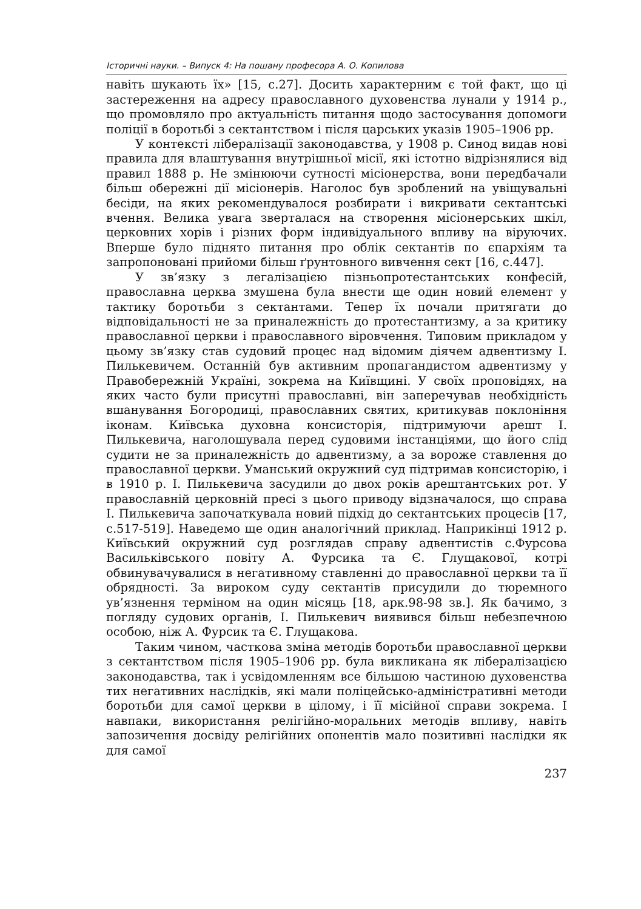Історичні науки. – Випуск 4: На пошану професора А. О. Копилова
навіть шукають їх» [15, с.27]. Досить характерним є той факт, що ці застереження на адресу православного духовенства лунали у 1914 р., що промовляло про актуальність питання щодо застосування допомоги поліції в боротьбі з сектантством і після царських указів 1905–1906 рр.
У контексті лібералізації законодавства, у 1908 р. Синод видав нові правила для влаштування внутрішньої місії, які істотно відрізнялися від правил 1888 р. Не змінюючи сутності місіонерства, вони передбачали більш обережні дії місіонерів. Наголос був зроблений на увіщувальні бесіди, на яких рекомендувалося розбирати і викривати сектантські вчення. Велика увага зверталася на створення місіонерських шкіл, церковних хорів і різних форм індивідуального впливу на віруючих. Вперше було піднято питання про облік сектантів по єпархіям та запропоновані прийоми більш ґрунтовного вивчення сект [16, с.447].
У зв’язку з легалізацією пізньопротестантських конфесій, православна церква змушена була внести ще один новий елемент у тактику боротьби з сектантами. Тепер їх почали притягати до відповідальності не за приналежність до протестантизму, а за критику православної церкви і православного віровчення. Типовим прикладом у цьому зв’язку став судовий процес над відомим діячем адвентизму І. Пилькевичем. Останній був активним пропагандистом адвентизму у Правобережній Україні, зокрема на Київщині. У своїх проповідях, на яких часто були присутні православні, він заперечував необхідність вшанування Богородиці, православних святих, критикував поклоніння іконам. Київська духовна консисторія, підтримуючи арешт І. Пилькевича, наголошувала перед судовими інстанціями, що його слід судити не за приналежність до адвентизму, а за вороже ставлення до православної церкви. Уманський окружний суд підтримав консисторію, і в 1910 р. І. Пилькевича засудили до двох років арештантських рот. У православній церковній пресі з цього приводу відзначалося, що справа І. Пилькевича започаткувала новий підхід до сектантських процесів [17, с.517-519]. Наведемо ще один аналогічний приклад. Наприкінці 1912 р. Київський окружний суд розглядав справу адвентистів с.Фурсова Васильківського повіту А. Фурсика та Є. Глущакової, котрі обвинувачувалися в негативному ставленні до православної церкви та її обрядності. За вироком суду сектантів присудили до тюремного ув’язнення терміном на один місяць [18, арк.98-98 зв.]. Як бачимо, з погляду судових органів, І. Пилькевич виявився більш небезпечною особою, ніж А. Фурсик та Є. Глущакова.
Таким чином, часткова зміна методів боротьби православної церкви з сектантством після 1905–1906 рр. була викликана як лібералізацією законодавства, так і усвідомленням все більшою частиною духовенства тих негативних наслідків, які мали поліцейсько-адміністративні методи боротьби для самої церкви в цілому, і її місійної справи зокрема. І навпаки, використання релігійно-моральних методів впливу, навіть запозичення досвіду релігійних опонентів мало позитивні наслідки як для самої
237